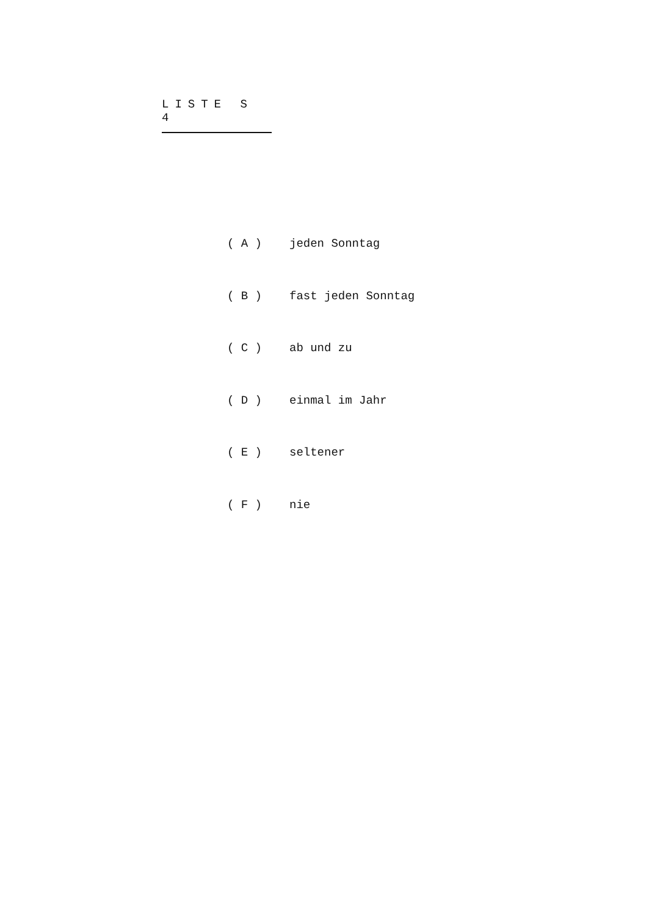LISTE S 4
( A ) jeden Sonntag
( B ) fast jeden Sonntag
( C ) ab und zu
( D ) einmal im Jahr
( E ) seltener
( F ) nie